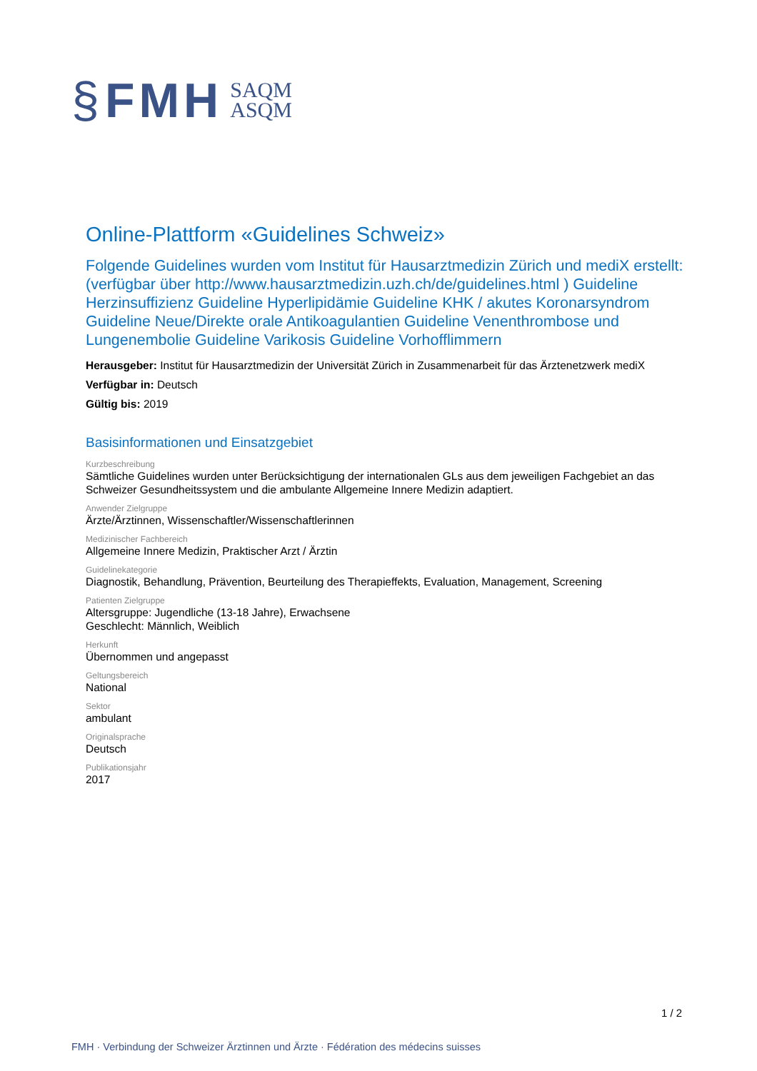§ FMH SAQM
ASQM
Online-Plattform «Guidelines Schweiz»
Folgende Guidelines wurden vom Institut für Hausarztmedizin Zürich und mediX erstellt: (verfügbar über http://www.hausarztmedizin.uzh.ch/de/guidelines.html ) Guideline Herzinsuffizienz Guideline Hyperlipidämie Guideline KHK / akutes Koronarsyndrom Guideline Neue/Direkte orale Antikoagulantien Guideline Venenthrombose und Lungenembolie Guideline Varikosis Guideline Vorhofflimmern
Herausgeber: Institut für Hausarztmedizin der Universität Zürich in Zusammenarbeit für das Ärztenetzwerk mediX
Verfügbar in: Deutsch
Gültig bis: 2019
Basisinformationen und Einsatzgebiet
Kurzbeschreibung
Sämtliche Guidelines wurden unter Berücksichtigung der internationalen GLs aus dem jeweiligen Fachgebiet an das Schweizer Gesundheitssystem und die ambulante Allgemeine Innere Medizin adaptiert.
Anwender Zielgruppe
Ärzte/Ärztinnen, Wissenschaftler/Wissenschaftlerinnen
Medizinischer Fachbereich
Allgemeine Innere Medizin, Praktischer Arzt / Ärztin
Guidelinekategorie
Diagnostik, Behandlung, Prävention, Beurteilung des Therapieffekts, Evaluation, Management, Screening
Patienten Zielgruppe
Altersgruppe: Jugendliche (13-18 Jahre), Erwachsene
Geschlecht: Männlich, Weiblich
Herkunft
Übernommen und angepasst
Geltungsbereich
National
Sektor
ambulant
Originalsprache
Deutsch
Publikationsjahr
2017
1 / 2
FMH · Verbindung der Schweizer Ärztinnen und Ärzte · Fédération des médecins suisses